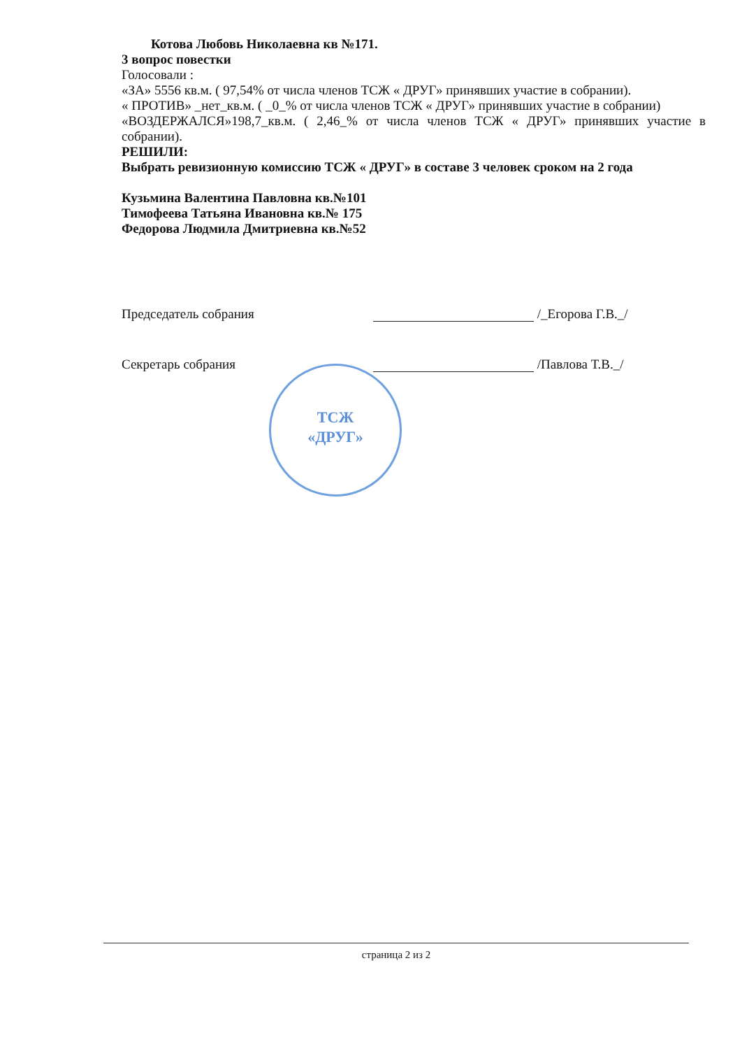Котова Любовь Николаевна кв №171.
3 вопрос повестки
Голосовали :
«ЗА» 5556 кв.м. ( 97,54% от числа членов ТСЖ « ДРУГ» принявших участие в собрании).
« ПРОТИВ» _нет_кв.м. ( _0_% от числа членов ТСЖ « ДРУГ» принявших участие в собрании)
«ВОЗДЕРЖАЛСЯ»198,7_кв.м. ( 2,46_% от числа членов ТСЖ « ДРУГ» принявших участие в собрании).
РЕШИЛИ:
Выбрать ревизионную комиссию ТСЖ « ДРУГ» в составе 3 человек сроком на 2 года
Кузьмина Валентина Павловна кв.№101
Тимофеева Татьяна Ивановна кв.№ 175
Федорова Людмила Дмитриевна кв.№52
Председатель собрания /_Егорова Г.В._/
Секретарь собрания /Павлова Т.В._/
ТСЖ
«ДРУГ»
страница 2 из 2